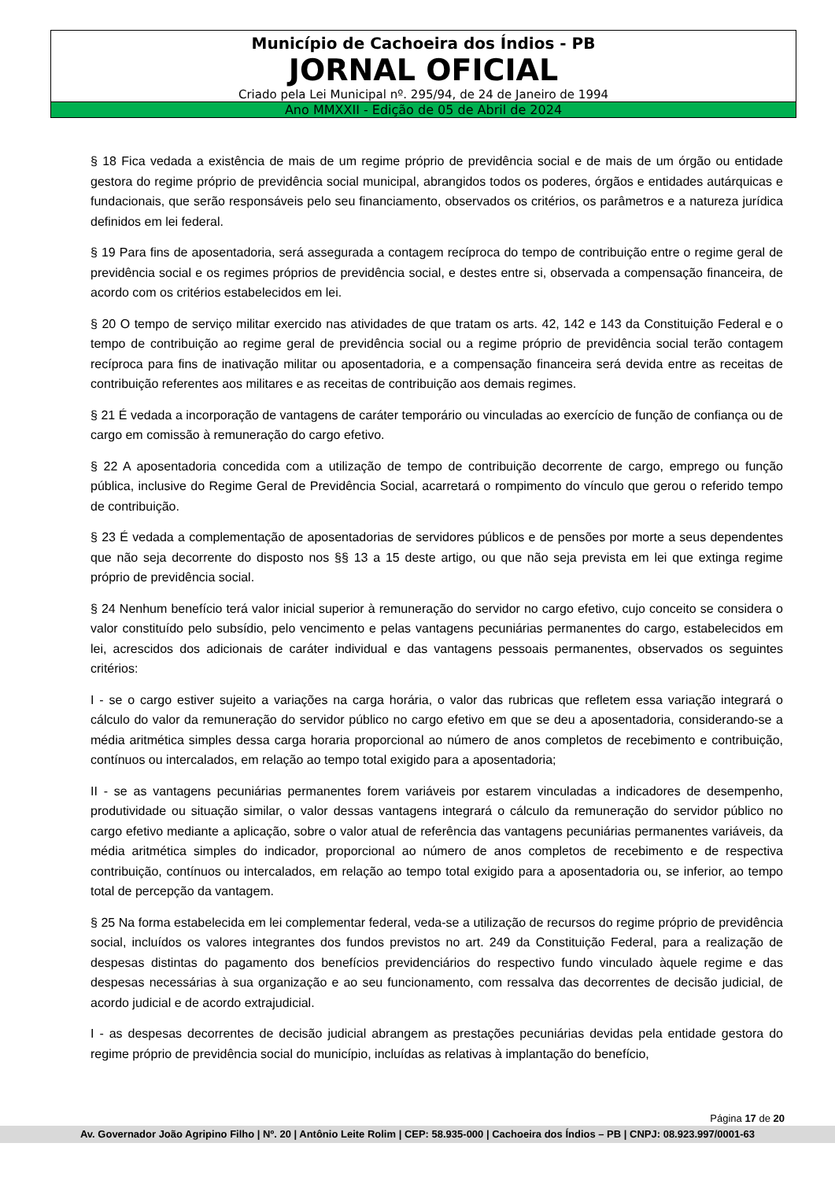Município de Cachoeira dos Índios - PB
JORNAL OFICIAL
Criado pela Lei Municipal nº. 295/94, de 24 de Janeiro de 1994
Ano MMXXII - Edição de 05 de Abril de 2024
§ 18 Fica vedada a existência de mais de um regime próprio de previdência social e de mais de um órgão ou entidade gestora do regime próprio de previdência social municipal, abrangidos todos os poderes, órgãos e entidades autárquicas e fundacionais, que serão responsáveis pelo seu financiamento, observados os critérios, os parâmetros e a natureza jurídica definidos em lei federal.
§ 19 Para fins de aposentadoria, será assegurada a contagem recíproca do tempo de contribuição entre o regime geral de previdência social e os regimes próprios de previdência social, e destes entre si, observada a compensação financeira, de acordo com os critérios estabelecidos em lei.
§ 20 O tempo de serviço militar exercido nas atividades de que tratam os arts. 42, 142 e 143 da Constituição Federal e o tempo de contribuição ao regime geral de previdência social ou a regime próprio de previdência social terão contagem recíproca para fins de inativação militar ou aposentadoria, e a compensação financeira será devida entre as receitas de contribuição referentes aos militares e as receitas de contribuição aos demais regimes.
§ 21 É vedada a incorporação de vantagens de caráter temporário ou vinculadas ao exercício de função de confiança ou de cargo em comissão à remuneração do cargo efetivo.
§ 22 A aposentadoria concedida com a utilização de tempo de contribuição decorrente de cargo, emprego ou função pública, inclusive do Regime Geral de Previdência Social, acarretará o rompimento do vínculo que gerou o referido tempo de contribuição.
§ 23 É vedada a complementação de aposentadorias de servidores públicos e de pensões por morte a seus dependentes que não seja decorrente do disposto nos §§ 13 a 15 deste artigo, ou que não seja prevista em lei que extinga regime próprio de previdência social.
§ 24 Nenhum benefício terá valor inicial superior à remuneração do servidor no cargo efetivo, cujo conceito se considera o valor constituído pelo subsídio, pelo vencimento e pelas vantagens pecuniárias permanentes do cargo, estabelecidos em lei, acrescidos dos adicionais de caráter individual e das vantagens pessoais permanentes, observados os seguintes critérios:
I - se o cargo estiver sujeito a variações na carga horária, o valor das rubricas que refletem essa variação integrará o cálculo do valor da remuneração do servidor público no cargo efetivo em que se deu a aposentadoria, considerando-se a média aritmética simples dessa carga horaria proporcional ao número de anos completos de recebimento e contribuição, contínuos ou intercalados, em relação ao tempo total exigido para a aposentadoria;
II - se as vantagens pecuniárias permanentes forem variáveis por estarem vinculadas a indicadores de desempenho, produtividade ou situação similar, o valor dessas vantagens integrará o cálculo da remuneração do servidor público no cargo efetivo mediante a aplicação, sobre o valor atual de referência das vantagens pecuniárias permanentes variáveis, da média aritmética simples do indicador, proporcional ao número de anos completos de recebimento e de respectiva contribuição, contínuos ou intercalados, em relação ao tempo total exigido para a aposentadoria ou, se inferior, ao tempo total de percepção da vantagem.
§ 25 Na forma estabelecida em lei complementar federal, veda-se a utilização de recursos do regime próprio de previdência social, incluídos os valores integrantes dos fundos previstos no art. 249 da Constituição Federal, para a realização de despesas distintas do pagamento dos benefícios previdenciários do respectivo fundo vinculado àquele regime e das despesas necessárias à sua organização e ao seu funcionamento, com ressalva das decorrentes de decisão judicial, de acordo judicial e de acordo extrajudicial.
I - as despesas decorrentes de decisão judicial abrangem as prestações pecuniárias devidas pela entidade gestora do regime próprio de previdência social do município, incluídas as relativas à implantação do benefício,
Página 17 de 20
Av. Governador João Agripino Filho | Nº. 20 | Antônio Leite Rolim | CEP: 58.935-000 | Cachoeira dos Índios – PB | CNPJ: 08.923.997/0001-63